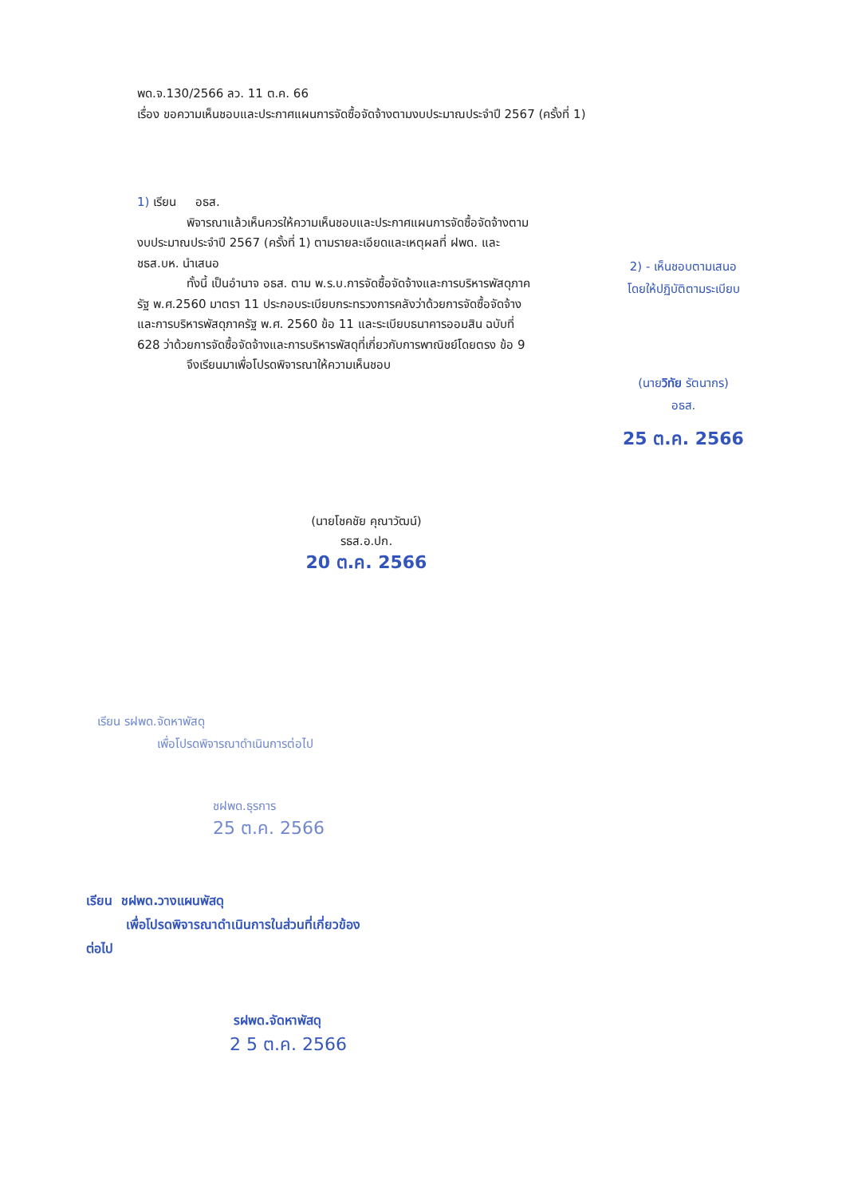พด.จ.130/2566 ลว. 11 ต.ค. 66
เรื่อง ขอความเห็นชอบและประกาศแผนการจัดซื้อจัดจ้างตามงบประมาณประจำปี 2567 (ครั้งที่ 1)
1) เรียน อธส.
พิจารณาแล้วเห็นควรให้ความเห็นชอบและประกาศแผนการจัดซื้อจัดจ้างตามงบประมาณประจำปี 2567 (ครั้งที่ 1) ตามรายละเอียดและเหตุผลที่ ฝพด. และ ชธส.บห. นำเสนอ
ทั้งนี้ เป็นอำนาจ อธส. ตาม พ.ร.บ.การจัดซื้อจัดจ้างและการบริหารพัสดุภาครัฐ พ.ศ.2560 มาตรา 11 ประกอบระเบียบกระทรวงการคลังว่าด้วยการจัดซื้อจัดจ้างและการบริหารพัสดุภาครัฐ พ.ศ. 2560 ข้อ 11 และระเบียบธนาคารออมสิน ฉบับที่ 628 ว่าด้วยการจัดซื้อจัดจ้างและการบริหารพัสดุที่เกี่ยวกับการพาณิชย์โดยตรง ข้อ 9
จึงเรียนมาเพื่อโปรดพิจารณาให้ความเห็นชอบ
(นายโชคชัย คุณาวัฒน์)
รธส.อ.ปก.
20 ต.ค. 2566
2) - เห็นชอบตามเสนอ
โดยให้ปฏิบัติตามระเบียบ
(นายวิทัย รัตนากร)
อธส.
25 ต.ค. 2566
เรียน รฝพด.จัดหาพัสดุ
เพื่อโปรดพิจารณาดำเนินการต่อไป
ชฝพด.ธุรการ
25 ต.ค. 2566
เรียน ชฝพด.วางแผนพัสดุ
เพื่อโปรดพิจารณาดำเนินการในส่วนที่เกี่ยวข้อง
ต่อไป
รฝพด.จัดหาพัสดุ
2 5 ต.ค. 2566